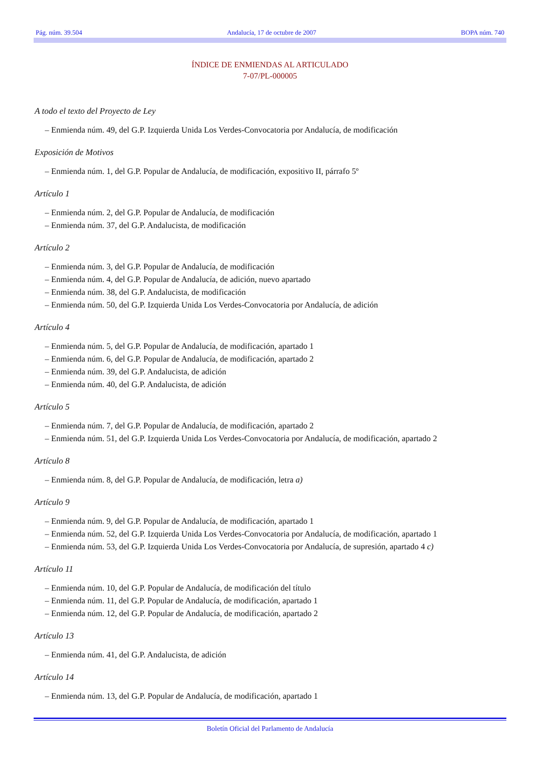Pág. núm. 39.504 Andalucía, 17 de octubre de 2007 BOPA núm. 740
ÍNDICE DE ENMIENDAS AL ARTICULADO
7-07/PL-000005
A todo el texto del Proyecto de Ley
– Enmienda núm. 49, del G.P. Izquierda Unida Los Verdes-Convocatoria por Andalucía, de modificación
Exposición de Motivos
– Enmienda núm. 1, del G.P. Popular de Andalucía, de modificación, expositivo II, párrafo 5º
Artículo 1
– Enmienda núm. 2, del G.P. Popular de Andalucía, de modificación
– Enmienda núm. 37, del G.P. Andalucista, de modificación
Artículo 2
– Enmienda núm. 3, del G.P. Popular de Andalucía, de modificación
– Enmienda núm. 4, del G.P. Popular de Andalucía, de adición, nuevo apartado
– Enmienda núm. 38, del G.P. Andalucista, de modificación
– Enmienda núm. 50, del G.P. Izquierda Unida Los Verdes-Convocatoria por Andalucía, de adición
Artículo 4
– Enmienda núm. 5, del G.P. Popular de Andalucía, de modificación, apartado 1
– Enmienda núm. 6, del G.P. Popular de Andalucía, de modificación, apartado 2
– Enmienda núm. 39, del G.P. Andalucista, de adición
– Enmienda núm. 40, del G.P. Andalucista, de adición
Artículo 5
– Enmienda núm. 7, del G.P. Popular de Andalucía, de modificación, apartado 2
– Enmienda núm. 51, del G.P. Izquierda Unida Los Verdes-Convocatoria por Andalucía, de modificación, apartado 2
Artículo 8
– Enmienda núm. 8, del G.P. Popular de Andalucía, de modificación, letra a)
Artículo 9
– Enmienda núm. 9, del G.P. Popular de Andalucía, de modificación, apartado 1
– Enmienda núm. 52, del G.P. Izquierda Unida Los Verdes-Convocatoria por Andalucía, de modificación, apartado 1
– Enmienda núm. 53, del G.P. Izquierda Unida Los Verdes-Convocatoria por Andalucía, de supresión, apartado 4 c)
Artículo 11
– Enmienda núm. 10, del G.P. Popular de Andalucía, de modificación del título
– Enmienda núm. 11, del G.P. Popular de Andalucía, de modificación, apartado 1
– Enmienda núm. 12, del G.P. Popular de Andalucía, de modificación, apartado 2
Artículo 13
– Enmienda núm. 41, del G.P. Andalucista, de adición
Artículo 14
– Enmienda núm. 13, del G.P. Popular de Andalucía, de modificación, apartado 1
Boletín Oficial del Parlamento de Andalucía